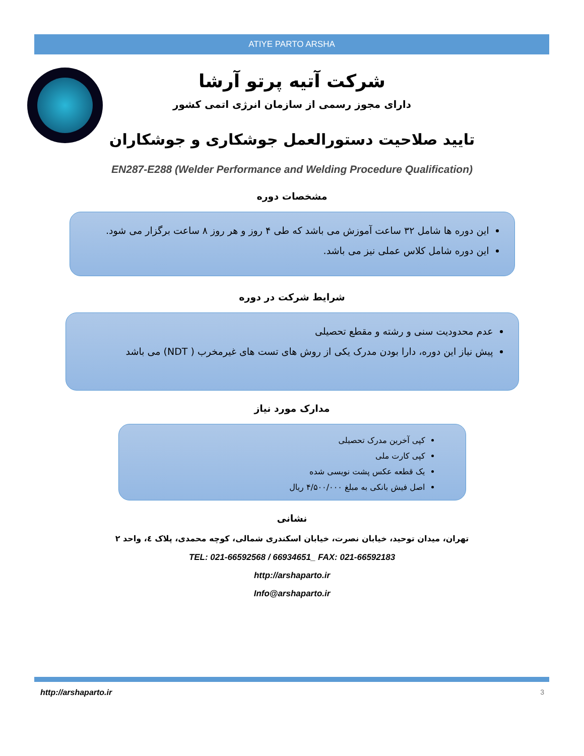ATIYE PARTO ARSHA
شرکت آتیه پرتو آرشا
دارای مجوز رسمی از سازمان انرژی اتمی کشور
تایید صلاحیت دستورالعمل جوشکاری و جوشکاران
EN287-E288 (Welder Performance and Welding Procedure Qualification)
مشخصات دوره
این دوره ها شامل ۳۲ ساعت آموزش می باشد که طی ۴ روز و هر روز ۸ ساعت برگزار می شود.
این دوره شامل کلاس عملی نیز می باشد.
شرایط شرکت در دوره
عدم محدودیت سنی و رشته و مقطع تحصیلی
پیش نیاز این دوره، دارا بودن مدرک یکی از روش های تست های غیرمخرب ( NDT) می باشد
مدارک مورد نیاز
کپی آخرین مدرک تحصیلی
کپی کارت ملی
یک قطعه عکس پشت نویسی شده
اصل فیش بانکی به مبلغ ۴/۵۰۰/۰۰۰ ریال
نشانی
تهران، میدان توحید، خیابان نصرت، خیابان اسکندری شمالی، کوچه محمدی، پلاک ٤، واحد ۲
TEL: 021-66592568 / 66934651_ FAX: 021-66592183
http://arshaparto.ir
Info@arshaparto.ir
http://arshaparto.ir 3